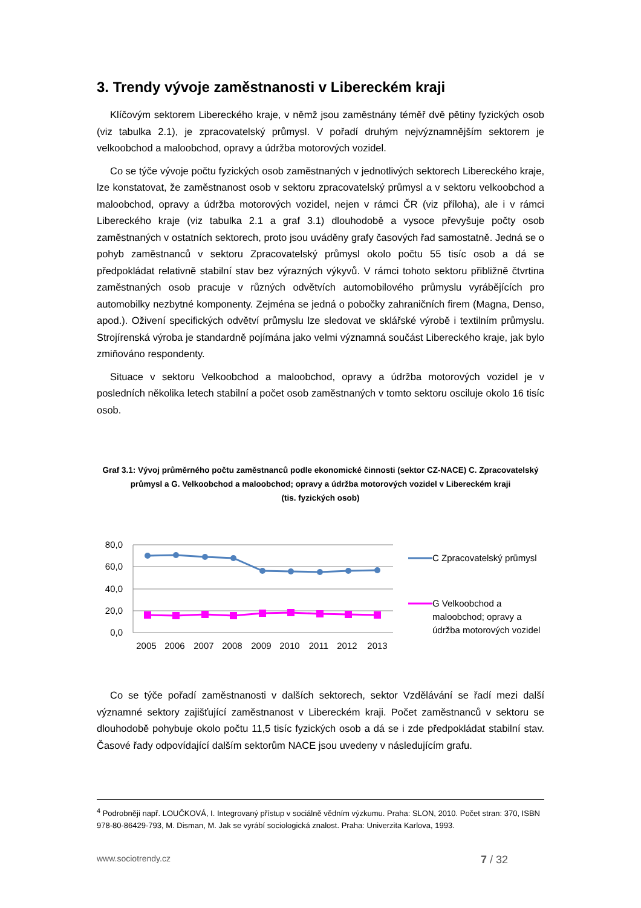3. Trendy vývoje zaměstnanosti v Libereckém kraji
Klíčovým sektorem Libereckého kraje, v němž jsou zaměstnány téměř dvě pětiny fyzických osob (viz tabulka 2.1), je zpracovatelský průmysl. V pořadí druhým nejvýznamnějším sektorem je velkoobchod a maloobchod, opravy a údržba motorových vozidel.
Co se týče vývoje počtu fyzických osob zaměstnaných v jednotlivých sektorech Libereckého kraje, lze konstatovat, že zaměstnanost osob v sektoru zpracovatelský průmysl a v sektoru velkoobchod a maloobchod, opravy a údržba motorových vozidel, nejen v rámci ČR (viz příloha), ale i v rámci Libereckého kraje (viz tabulka 2.1 a graf 3.1) dlouhodobě a vysoce převyšuje počty osob zaměstnaných v ostatních sektorech, proto jsou uváděny grafy časových řad samostatně. Jedná se o pohyb zaměstnanců v sektoru Zpracovatelský průmysl okolo počtu 55 tisíc osob a dá se předpokládat relativně stabilní stav bez výrazných výkyvů. V rámci tohoto sektoru přibližně čtvrtina zaměstnaných osob pracuje v různých odvětvích automobilového průmyslu vyrábějících pro automobilky nezbytné komponenty. Zejména se jedná o pobočky zahraničních firem (Magna, Denso, apod.). Oživení specifických odvětví průmyslu lze sledovat ve sklářské výrobě i textilním průmyslu. Strojírenská výroba je standardně pojímána jako velmi významná součást Libereckého kraje, jak bylo zmiňováno respondenty.
Situace v sektoru Velkoobchod a maloobchod, opravy a údržba motorových vozidel je v posledních několika letech stabilní a počet osob zaměstnaných v tomto sektoru osciluje okolo 16 tisíc osob.
Graf 3.1: Vývoj průměrného počtu zaměstnanců podle ekonomické činnosti (sektor CZ-NACE) C. Zpracovatelský průmysl a G. Velkoobchod a maloobchod; opravy a údržba motorových vozidel v Libereckém kraji
(tis. fyzických osob)
80,0
60,0
40,0
20,0
0,0
2005 2006 2007 2008 2009 2010 2011 2012 2013
C Zpracovatelský průmysl
G Velkoobchod a
maloobchod; opravy a
údržba motorových vozidel
Co se týče pořadí zaměstnanosti v dalších sektorech, sektor Vzdělávání se řadí mezi další významné sektory zajišťující zaměstnanost v Libereckém kraji. Počet zaměstnanců v sektoru se dlouhodobě pohybuje okolo počtu 11,5 tisíc fyzických osob a dá se i zde předpokládat stabilní stav. Časové řady odpovídající dalším sektorům NACE jsou uvedeny v následujícím grafu.
<sup>4</sup> Podrobněji např. LOUČKOVÁ, I. Integrovaný přístup v sociálně vědním výzkumu. Praha: SLON, 2010. Počet stran: 370, ISBN 978-80-86429-793, M. Disman, M. Jak se vyrábí sociologická znalost. Praha: Univerzita Karlova, 1993.
www.sociotrendy.cz 7 / 32